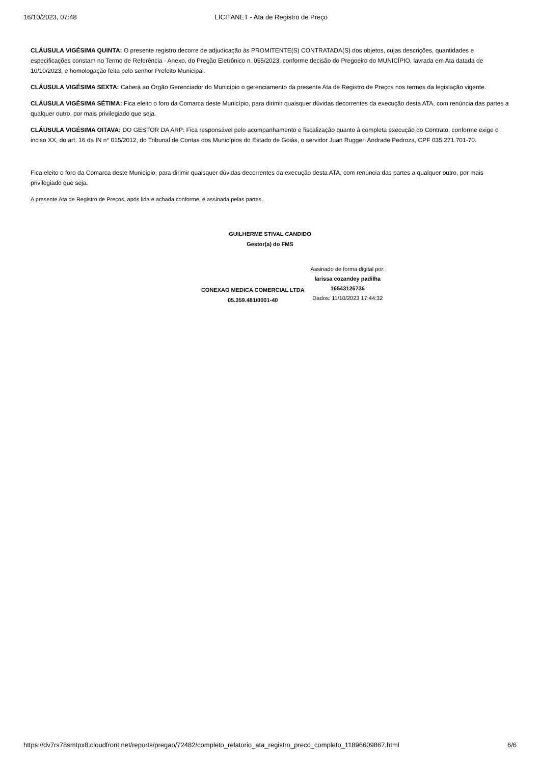16/10/2023, 07:48 LICITANET - Ata de Registro de Preço
CLÁUSULA VIGÉSIMA QUINTA: O presente registro decorre de adjudicação às PROMITENTE(S) CONTRATADA(S) dos objetos, cujas descrições, quantidades e especificações constam no Termo de Referência - Anexo, do Pregão Eletrônico n. 055/2023, conforme decisão do Pregoeiro do MUNICÍPIO, lavrada em Ata datada de 10/10/2023, e homologação feita pelo senhor Prefeito Municipal.
CLÁUSULA VIGÉSIMA SEXTA: Caberá ao Órgão Gerenciador do Município o gerenciamento da presente Ata de Registro de Preços nos termos da legislação vigente.
CLÁUSULA VIGÉSIMA SÉTIMA: Fica eleito o foro da Comarca deste Município, para dirimir quaisquer dúvidas decorrentes da execução desta ATA, com renúncia das partes a qualquer outro, por mais privilegiado que seja.
CLÁUSULA VIGÉSIMA OITAVA: DO GESTOR DA ARP: Fica responsável pelo acompanhamento e fiscalização quanto à completa execução do Contrato, conforme exige o inciso XX, do art. 16 da IN n° 015/2012, do Tribunal de Contas dos Municípios do Estado de Goiás, o servidor Juan Ruggeri Andrade Pedroza, CPF 035.271.701-70.
Fica eleito o foro da Comarca deste Município, para dirimir quaisquer dúvidas decorrentes da execução desta ATA, com renúncia das partes a qualquer outro, por mais privilegiado que seja.
A presente Ata de Registro de Preços, após lida e achada conforme, é assinada pelas partes.
GUILHERME STIVAL CANDIDO
Gestor(a) do FMS
CONEXAO MEDICA COMERCIAL LTDA
05.359.481/0001-40
Assinado de forma digital por:
larissa cozandey padilha
16543126736
Dados: 11/10/2023 17:44:32
https://dv7rs78smtpx8.cloudfront.net/reports/pregao/72482/completo_relatorio_ata_registro_preco_completo_11896609867.html 6/6